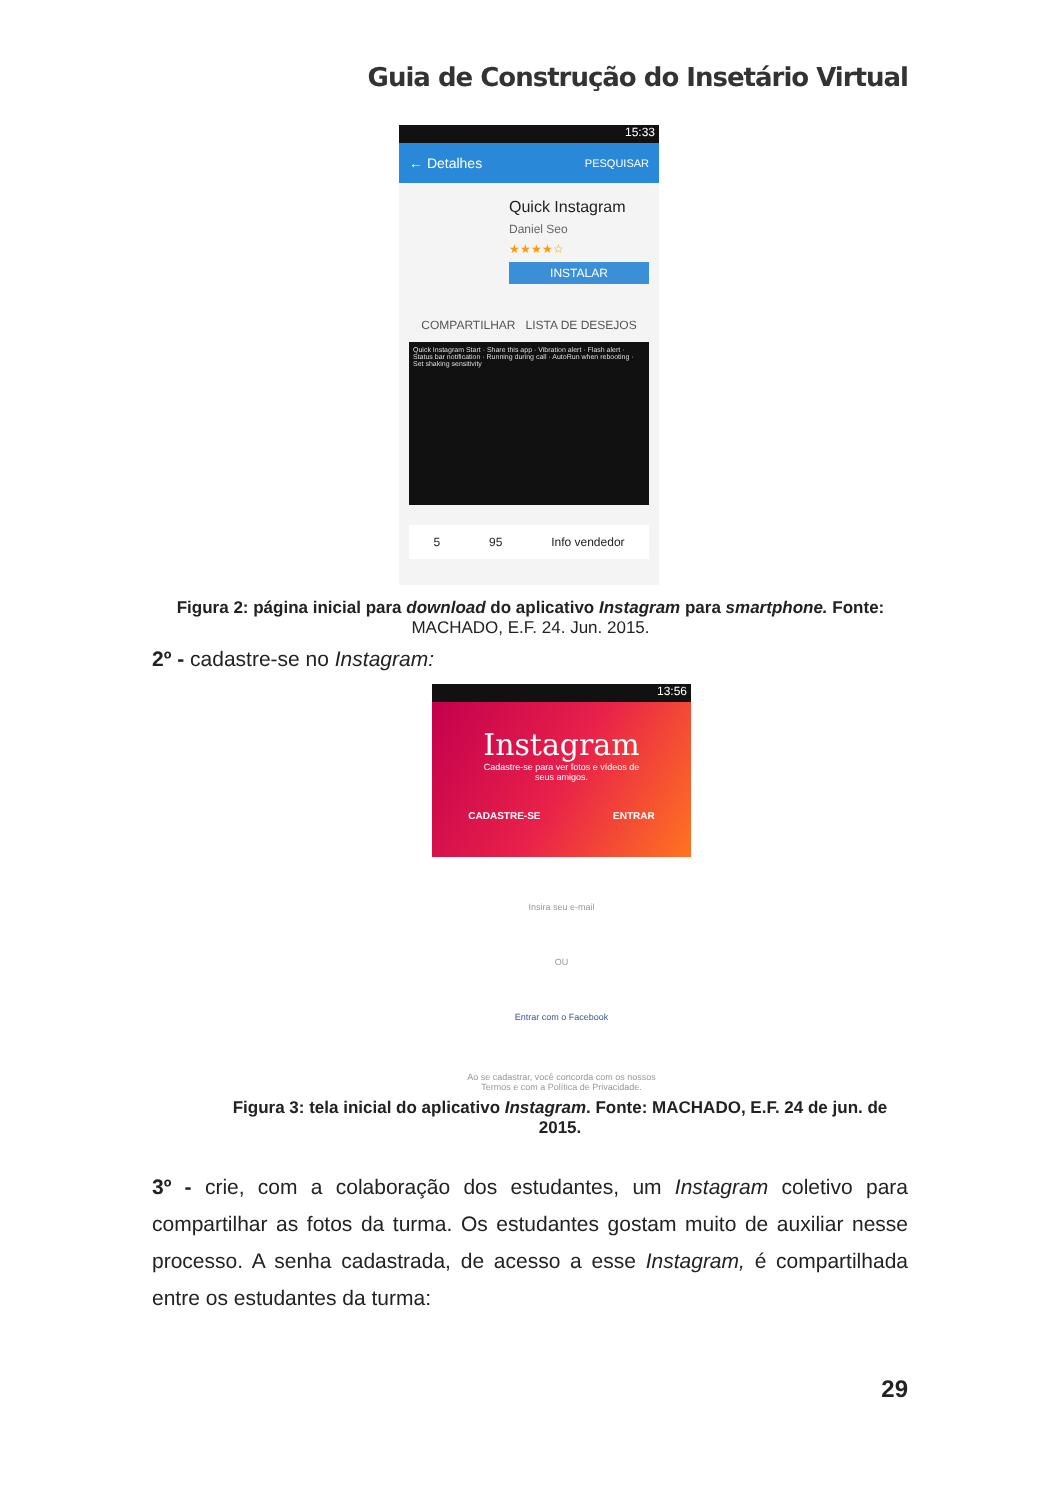Guia de Construção do Insetário Virtual
15:33
← Detalhes PESQUISAR
Quick Instagram
Daniel Seo
★★★★☆
INSTALAR
COMPARTILHAR LISTA DE DESEJOS
Quick Instagram Start · Share this app · Vibration alert · Flash alert · Status bar notification · Running during call · AutoRun when rebooting · Set shaking sensitivity
5 95 Info vendedor
Figura 2: página inicial para download do aplicativo Instagram para smartphone. Fonte:
MACHADO, E.F. 24. Jun. 2015.
2º - cadastre-se no Instagram:
13:56
Instagram
Cadastre-se para ver fotos e vídeos de
seus amigos.
CADASTRE-SE ENTRAR
Insira seu e-mail
OU
Entrar com o Facebook
Ao se cadastrar, você concorda com os nossos
Termos e com a Política de Privacidade.
Figura 3: tela inicial do aplicativo Instagram. Fonte: MACHADO, E.F. 24 de jun. de
2015.
3º - crie, com a colaboração dos estudantes, um Instagram coletivo para compartilhar as fotos da turma. Os estudantes gostam muito de auxiliar nesse processo. A senha cadastrada, de acesso a esse Instagram, é compartilhada entre os estudantes da turma:
29